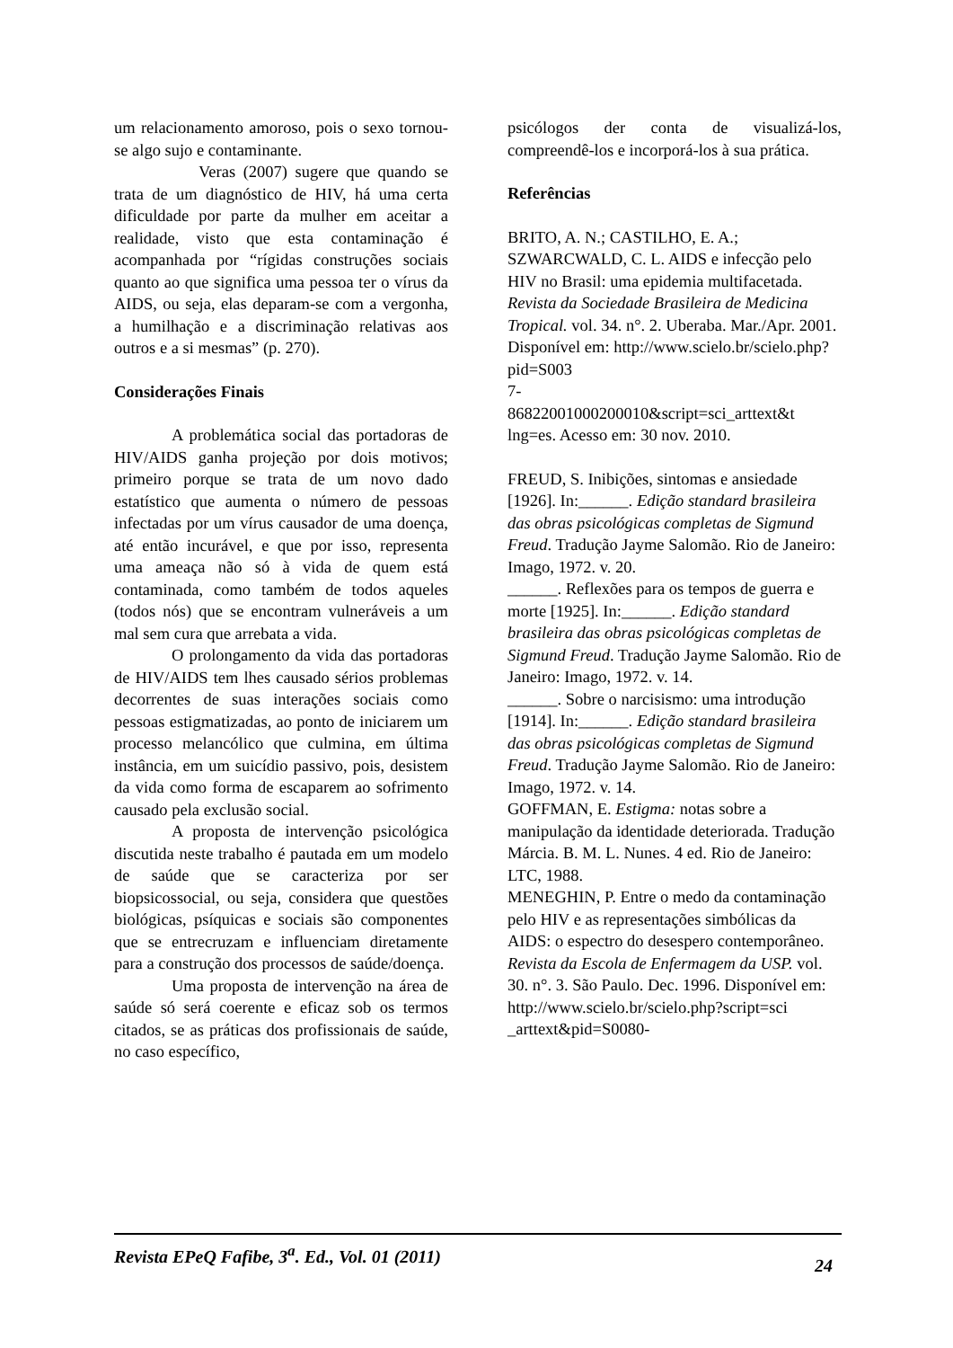um relacionamento amoroso, pois o sexo tornou-se algo sujo e contaminante.
Veras (2007) sugere que quando se trata de um diagnóstico de HIV, há uma certa dificuldade por parte da mulher em aceitar a realidade, visto que esta contaminação é acompanhada por “rígidas construções sociais quanto ao que significa uma pessoa ter o vírus da AIDS, ou seja, elas deparam-se com a vergonha, a humilhação e a discriminação relativas aos outros e a si mesmas” (p. 270).
Considerações Finais
A problemática social das portadoras de HIV/AIDS ganha projeção por dois motivos; primeiro porque se trata de um novo dado estatístico que aumenta o número de pessoas infectadas por um vírus causador de uma doença, até então incurável, e que por isso, representa uma ameaça não só à vida de quem está contaminada, como também de todos aqueles (todos nós) que se encontram vulneráveis a um mal sem cura que arrebata a vida.
O prolongamento da vida das portadoras de HIV/AIDS tem lhes causado sérios problemas decorrentes de suas interações sociais como pessoas estigmatizadas, ao ponto de iniciarem um processo melancólico que culmina, em última instância, em um suicídio passivo, pois, desistem da vida como forma de escaparem ao sofrimento causado pela exclusão social.
A proposta de intervenção psicológica discutida neste trabalho é pautada em um modelo de saúde que se caracteriza por ser biopsicossocial, ou seja, considera que questões biológicas, psíquicas e sociais são componentes que se entrecruzam e influenciam diretamente para a construção dos processos de saúde/doença.
Uma proposta de intervenção na área de saúde só será coerente e eficaz sob os termos citados, se as práticas dos profissionais de saúde, no caso específico,
psicólogos der conta de visualizá-los, compreendê-los e incorporá-los à sua prática.
Referências
BRITO, A. N.; CASTILHO, E. A.; SZWARCWALD, C. L. AIDS e infecção pelo HIV no Brasil: uma epidemia multifacetada. Revista da Sociedade Brasileira de Medicina Tropical. vol. 34. n°. 2. Uberaba. Mar./Apr. 2001. Disponível em: http://www.scielo.br/scielo.php?pid=S003
7-
86822001000200010&script=sci_arttext&t
lng=es. Acesso em: 30 nov. 2010.
FREUD, S. Inibições, sintomas e ansiedade [1926]. In:______. Edição standard brasileira das obras psicológicas completas de Sigmund Freud. Tradução Jayme Salomão. Rio de Janeiro: Imago, 1972. v. 20.
______. Reflexões para os tempos de guerra e morte [1925]. In:______. Edição standard brasileira das obras psicológicas completas de Sigmund Freud. Tradução Jayme Salomão. Rio de Janeiro: Imago, 1972. v. 14.
______. Sobre o narcisismo: uma introdução [1914]. In:______. Edição standard brasileira das obras psicológicas completas de Sigmund Freud. Tradução Jayme Salomão. Rio de Janeiro: Imago, 1972. v. 14.
GOFFMAN, E. Estigma: notas sobre a manipulação da identidade deteriorada. Tradução Márcia. B. M. L. Nunes. 4 ed. Rio de Janeiro: LTC, 1988.
MENEGHIN, P. Entre o medo da contaminação pelo HIV e as representações simbólicas da AIDS: o espectro do desespero contemporâneo. Revista da Escola de Enfermagem da USP. vol. 30. n°. 3. São Paulo. Dec. 1996. Disponível em: http://www.scielo.br/scielo.php?script=sci
_arttext&pid=S0080-
Revista EPeQ Fafibe, 3<sup>a</sup>. Ed., Vol. 01 (2011) 24